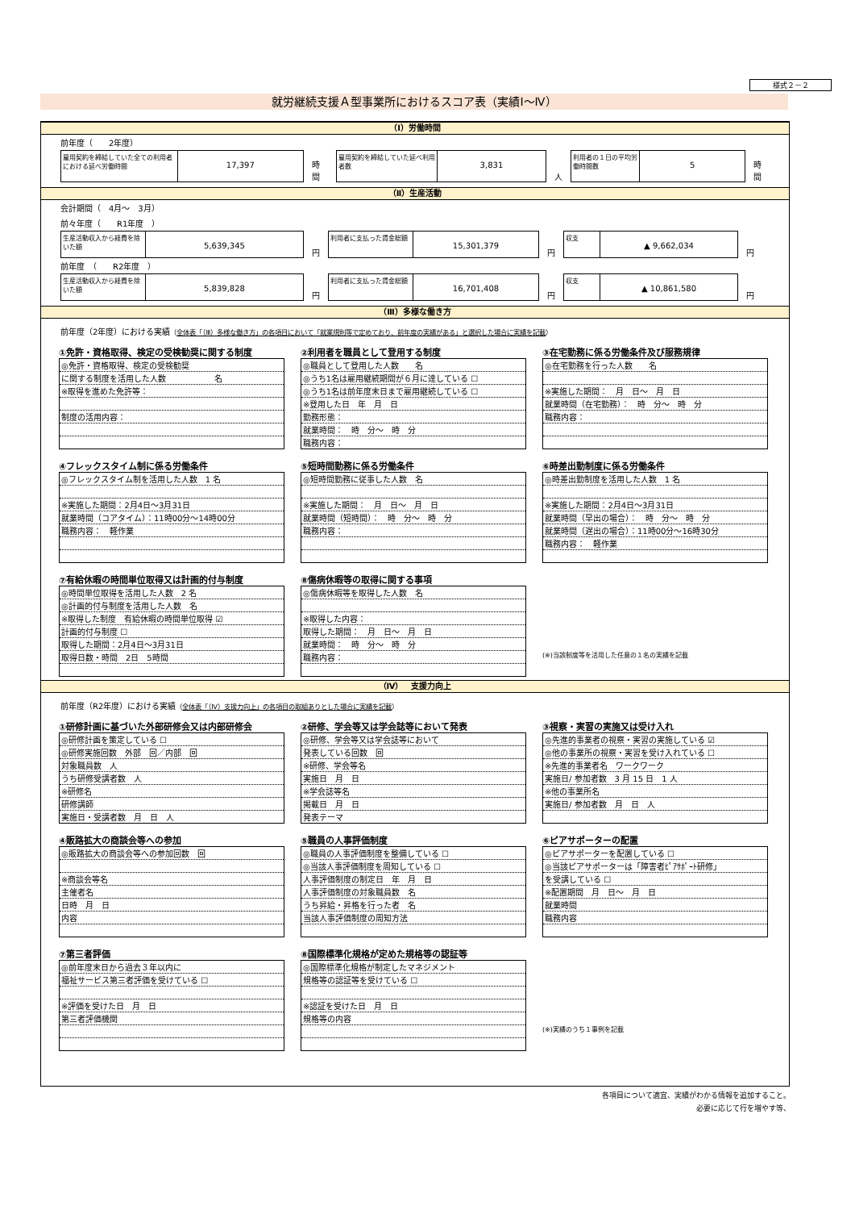様式２－２
就労継続支援Ａ型事業所におけるスコア表（実績Ⅰ～Ⅳ）
（Ⅰ）労働時間
前年度（　　2年度）
雇用契約を締結していた全ての利用者における延べ労働時間
17,397
時間
雇用契約を締結していた延べ利用者数
3,831
人
利用者の１日の平均労働時間数
5
時間
（Ⅱ）生産活動
会計期間（　4月～　3月）
前々年度（　　R1年度　）
生産活動収入から経費を除いた額
5,639,345
円
利用者に支払った賃金総額
15,301,379
円
収支
▲ 9,662,034
円
前年度　（　　R2年度　）
生産活動収入から経費を除いた額
5,839,828
円
利用者に支払った賃金総額
16,701,408
円
収支
▲ 10,861,580
円
（Ⅲ）多様な働き方
前年度（2年度）における実績（全体表「（Ⅲ）多様な働き方」の各項目において「就業規則等で定めており、前年度の実績がある」と選択した場合に実績を記載）
①免許・資格取得、検定の受検勧奨に関する制度
| ◎免許・資格取得、検定の受検勧奨 |
| に関する制度を活用した人数 名 |
| ※取得を進めた免許等： |
| 制度の活用内容： |
②利用者を職員として登用する制度
| ◎職員として登用した人数 名 |
| ◎うち1名は雇用継続期間が６月に達している ☐ |
| ◎うち1名は前年度末日まで雇用継続している ☐ |
| ※登用した日 年 月 日 |
| 勤務形態： |
| 就業時間： 時 分～ 時 分 |
| 職務内容： |
③在宅勤務に係る労働条件及び服務規律
| ◎在宅勤務を行った人数 名 |
| ※実施した期間： 月 日～ 月 日 |
| 就業時間（在宅勤務）： 時 分～ 時 分 |
| 職務内容： |
④フレックスタイム制に係る労働条件
| ◎フレックスタイム制を活用した人数 1 名 |
| ※実施した期間：2月4日～3月31日 |
| 就業時間（コアタイム）：11時00分～14時00分 |
| 職務内容： 軽作業 |
⑤短時間勤務に係る労働条件
| ◎短時間勤務に従事した人数 名 |
| ※実施した期間： 月 日～ 月 日 |
| 就業時間（短時間）： 時 分～ 時 分 |
| 職務内容： |
⑥時差出勤制度に係る労働条件
| ◎時差出勤制度を活用した人数 1 名 |
| ※実施した期間：2月4日～3月31日 |
| 就業時間（早出の場合）： 時 分～ 時 分 |
| 就業時間（遅出の場合）：11時00分～16時30分 |
| 職務内容： 軽作業 |
⑦有給休暇の時間単位取得又は計画的付与制度
| ◎時間単位取得を活用した人数 2 名 |
| ◎計画的付与制度を活用した人数 名 |
| ※取得した制度 有給休暇の時間単位取得 ☑ |
| 計画的付与制度 ☐ |
| 取得した期間：2月4日～3月31日 |
| 取得日数・時間 2日 5時間 |
⑧傷病休暇等の取得に関する事項
| ◎傷病休暇等を取得した人数 名 |
| ※取得した内容： |
| 取得した期間： 月 日～ 月 日 |
| 就業時間： 時 分～ 時 分 |
| 職務内容： |
(※)当該制度等を活用した任意の１名の実績を記載
（Ⅳ）　支援力向上
前年度（R2年度）における実績（全体表「（Ⅳ）支援力向上」の各項目の取組ありとした場合に実績を記載）
①研修計画に基づいた外部研修会又は内部研修会
| ◎研修計画を策定している ☐ |
| ◎研修実施回数 外部 回／内部 回 |
| 対象職員数 人 |
| うち研修受講者数 人 |
| ※研修名 |
| 研修講師 |
| 実施日・受講者数 月 日 人 |
②研修、学会等又は学会誌等において発表
| ◎研修、学会等又は学会誌等において |
| 発表している回数 回 |
| ※研修、学会等名 |
| 実施日 月 日 |
| ※学会誌等名 |
| 掲載日 月 日 |
| 発表テーマ |
③視察・実習の実施又は受け入れ
| ◎先進的事業者の視察・実習の実施している ☑ |
| ◎他の事業所の視察・実習を受け入れている ☐ |
| ※先進的事業者名 ワークワーク |
| 実施日/ 参加者数 3 月 15 日 1 人 |
| ※他の事業所名 |
| 実施日/ 参加者数 月 日 人 |
④販路拡大の商談会等への参加
| ◎販路拡大の商談会等への参加回数 回 |
| ※商談会等名 |
| 主催者名 |
| 日時 月 日 |
| 内容 |
⑤職員の人事評価制度
| ◎職員の人事評価制度を整備している ☐ |
| ◎当該人事評価制度を周知している ☐ |
| 人事評価制度の制定日 年 月 日 |
| 人事評価制度の対象職員数 名 |
| うち昇給・昇格を行った者 名 |
| 当該人事評価制度の周知方法 |
⑥ピアサポーターの配置
| ◎ピアサポーターを配置している ☐ |
| ◎当該ピアサポーターは「障害者ﾋﾟｱｻﾎﾟｰﾄ研修」 |
| を受講している ☐ |
| ※配置期間 月 日～ 月 日 |
| 就業時間 |
| 職務内容 |
⑦第三者評価
| ◎前年度末日から過去３年以内に |
| 福祉サービス第三者評価を受けている ☐ |
| ※評価を受けた日 月 日 |
| 第三者評価機関 |
⑧国際標準化規格が定めた規格等の認証等
| ◎国際標準化規格が制定したマネジメント |
| 規格等の認証等を受けている ☐ |
| ※認証を受けた日 月 日 |
| 規格等の内容 |
(※)実績のうち１事例を記載
各項目について適宜、実績がわかる情報を追加すること。
必要に応じて行を増やす等、